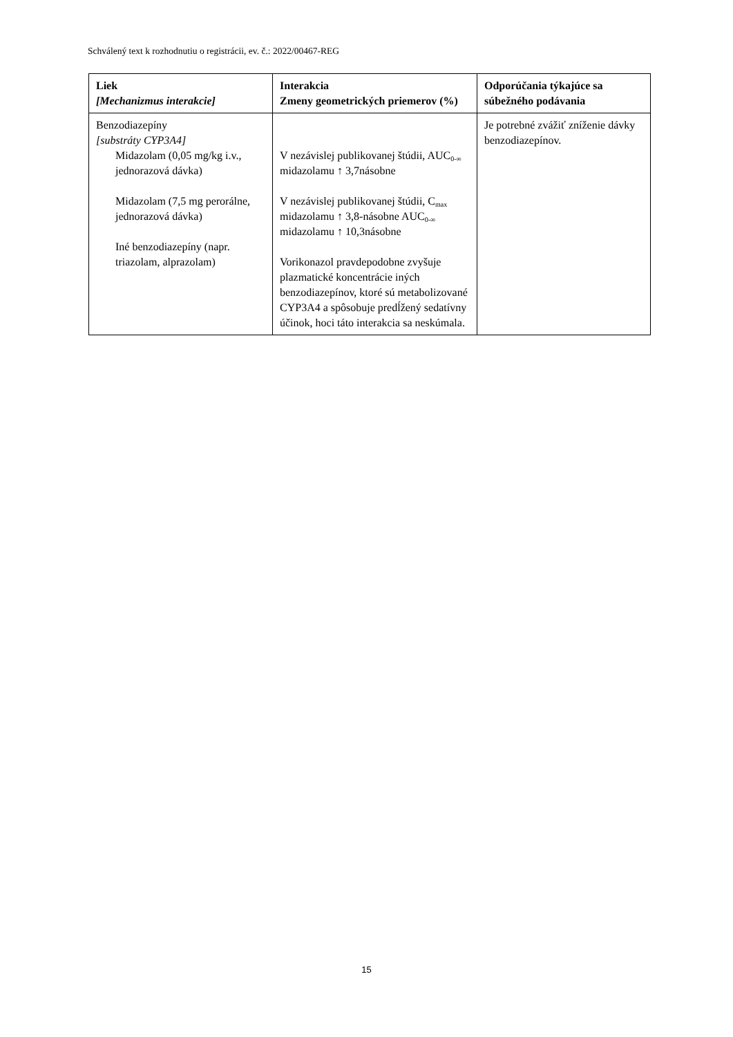Schválený text k rozhodnutiu o registrácii, ev. č.: 2022/00467-REG
| Liek [Mechanizmus interakcie] | Interakcia Zmeny geometrických priemerov (%) | Odporúčania týkajúce sa súbežného podávania |
| --- | --- | --- |
| Benzodiazepíny [substráty CYP3A4] Midazolam (0,05 mg/kg i.v., jednorazová dávka) Midazolam (7,5 mg perorálne, jednorazová dávka) Iné benzodiazepíny (napr. triazolam, alprazolam) | V nezávislej publikovanej štúdii, AUC<sub>0-∞</sub> midazolamu ↑ 3,7násobne V nezávislej publikovanej štúdii, C<sub>max</sub> midazolamu ↑ 3,8-násobne AUC<sub>0-∞</sub> midazolamu ↑ 10,3násobne Vorikonazol pravdepodobne zvyšuje plazmatické koncentrácie iných benzodiazepínov, ktoré sú metabolizované CYP3A4 a spôsobuje predĺžený sedatívny účinok, hoci táto interakcia sa neskúmala. | Je potrebné zvážiť zníženie dávky benzodiazepínov. |
15